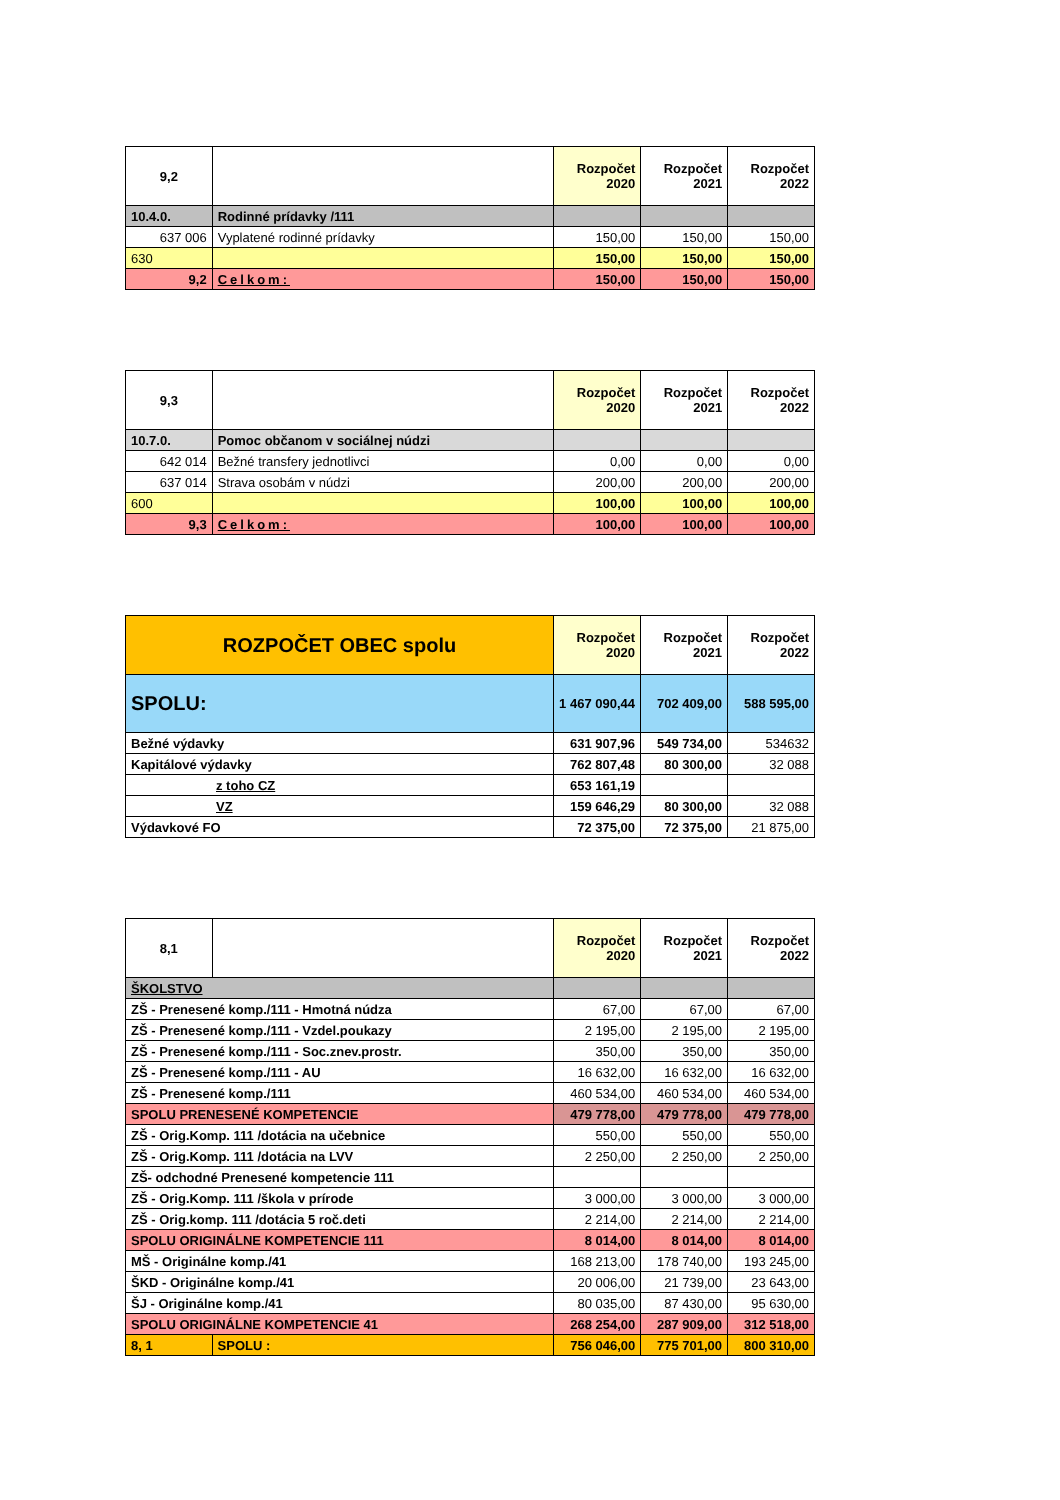| 9,2 | | Rozpočet 2020 | Rozpočet 2021 | Rozpočet 2022 |
| --- | --- | --- | --- | --- |
| 10.4.0. | Rodinné prídavky /111 | | | |
| 637 006 | Vyplatené rodinné prídavky | 150,00 | 150,00 | 150,00 |
| 630 | | 150,00 | 150,00 | 150,00 |
| 9,2 | Celkom: | 150,00 | 150,00 | 150,00 |
| 9,3 | | Rozpočet 2020 | Rozpočet 2021 | Rozpočet 2022 |
| --- | --- | --- | --- | --- |
| 10.7.0. | Pomoc občanom v sociálnej núdzi | | | |
| 642 014 | Bežné transfery jednotlivci | 0,00 | 0,00 | 0,00 |
| 637 014 | Strava osobám v núdzi | 200,00 | 200,00 | 200,00 |
| 600 | | 100,00 | 100,00 | 100,00 |
| 9,3 | Celkom: | 100,00 | 100,00 | 100,00 |
| ROZPOČET OBEC spolu | Rozpočet 2020 | Rozpočet 2021 | Rozpočet 2022 |
| --- | --- | --- | --- |
| SPOLU: | 1 467 090,44 | 702 409,00 | 588 595,00 |
| Bežné výdavky | 631 907,96 | 549 734,00 | 534632 |
| Kapitálové výdavky | 762 807,48 | 80 300,00 | 32 088 |
| z toho CZ | 653 161,19 | | |
| VZ | 159 646,29 | 80 300,00 | 32 088 |
| Výdavkové FO | 72 375,00 | 72 375,00 | 21 875,00 |
| 8,1 | | Rozpočet 2020 | Rozpočet 2021 | Rozpočet 2022 |
| --- | --- | --- | --- | --- |
| ŠKOLSTVO | | | | |
| ZŠ - Prenesené komp./111 - Hmotná núdza | | 67,00 | 67,00 | 67,00 |
| ZŠ - Prenesené komp./111 - Vzdel.poukazy | | 2 195,00 | 2 195,00 | 2 195,00 |
| ZŠ - Prenesené komp./111 - Soc.znev.prostr. | | 350,00 | 350,00 | 350,00 |
| ZŠ - Prenesené komp./111 - AU | | 16 632,00 | 16 632,00 | 16 632,00 |
| ZŠ - Prenesené komp./111 | | 460 534,00 | 460 534,00 | 460 534,00 |
| SPOLU PRENESENÉ KOMPETENCIE | | 479 778,00 | 479 778,00 | 479 778,00 |
| ZŠ - Orig.Komp. 111 /dotácia na učebnice | | 550,00 | 550,00 | 550,00 |
| ZŠ - Orig.Komp. 111 /dotácia na LVV | | 2 250,00 | 2 250,00 | 2 250,00 |
| ZŠ- odchodné Prenesené kompetencie 111 | | | | |
| ZŠ - Orig.Komp. 111 /škola v prírode | | 3 000,00 | 3 000,00 | 3 000,00 |
| ZŠ - Orig.komp. 111 /dotácia 5 roč.deti | | 2 214,00 | 2 214,00 | 2 214,00 |
| SPOLU ORIGINÁLNE KOMPETENCIE 111 | | 8 014,00 | 8 014,00 | 8 014,00 |
| MŠ - Originálne komp./41 | | 168 213,00 | 178 740,00 | 193 245,00 |
| ŠKD - Originálne komp./41 | | 20 006,00 | 21 739,00 | 23 643,00 |
| ŠJ - Originálne komp./41 | | 80 035,00 | 87 430,00 | 95 630,00 |
| SPOLU ORIGINÁLNE KOMPETENCIE 41 | | 268 254,00 | 287 909,00 | 312 518,00 |
| 8, 1 | SPOLU : | 756 046,00 | 775 701,00 | 800 310,00 |